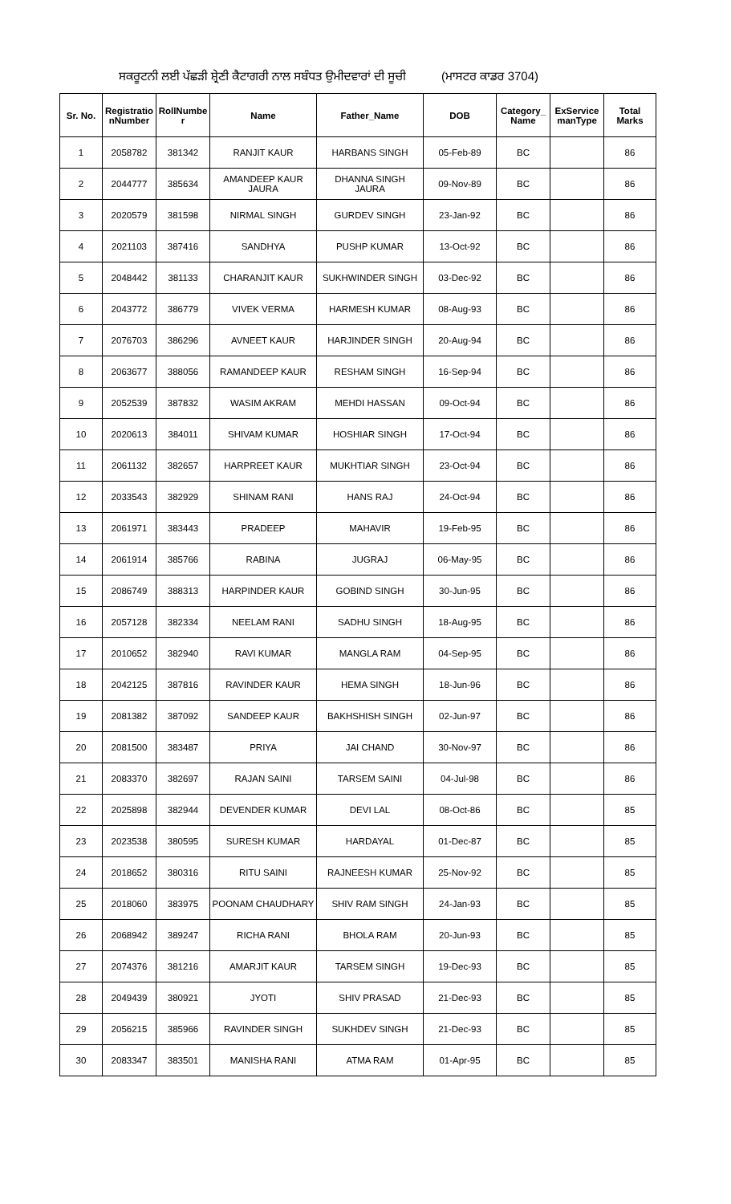ਸਕਰੂਟਨੀ ਲਈ ਪੱਛੜੀ ਸ਼੍ਰੇਣੀ ਕੈਟਾਗਰੀ ਨਾਲ ਸਬੰਧਤ ਉਮੀਦਵਾਰਾਂ ਦੀ ਸੂਚੀ (ਮਾਸਟਰ ਕਾਡਰ 3704)
| Sr. No. | Registratio nNumber | RollNumbe r | Name | Father_Name | DOB | Category_ Name | ExService manType | Total Marks |
| --- | --- | --- | --- | --- | --- | --- | --- | --- |
| 1 | 2058782 | 381342 | RANJIT KAUR | HARBANS SINGH | 05-Feb-89 | BC | | 86 |
| 2 | 2044777 | 385634 | AMANDEEP KAUR JAURA | DHANNA SINGH JAURA | 09-Nov-89 | BC | | 86 |
| 3 | 2020579 | 381598 | NIRMAL SINGH | GURDEV SINGH | 23-Jan-92 | BC | | 86 |
| 4 | 2021103 | 387416 | SANDHYA | PUSHP KUMAR | 13-Oct-92 | BC | | 86 |
| 5 | 2048442 | 381133 | CHARANJIT KAUR | SUKHWINDER SINGH | 03-Dec-92 | BC | | 86 |
| 6 | 2043772 | 386779 | VIVEK VERMA | HARMESH KUMAR | 08-Aug-93 | BC | | 86 |
| 7 | 2076703 | 386296 | AVNEET KAUR | HARJINDER SINGH | 20-Aug-94 | BC | | 86 |
| 8 | 2063677 | 388056 | RAMANDEEP KAUR | RESHAM SINGH | 16-Sep-94 | BC | | 86 |
| 9 | 2052539 | 387832 | WASIM AKRAM | MEHDI HASSAN | 09-Oct-94 | BC | | 86 |
| 10 | 2020613 | 384011 | SHIVAM KUMAR | HOSHIAR SINGH | 17-Oct-94 | BC | | 86 |
| 11 | 2061132 | 382657 | HARPREET KAUR | MUKHTIAR SINGH | 23-Oct-94 | BC | | 86 |
| 12 | 2033543 | 382929 | SHINAM RANI | HANS RAJ | 24-Oct-94 | BC | | 86 |
| 13 | 2061971 | 383443 | PRADEEP | MAHAVIR | 19-Feb-95 | BC | | 86 |
| 14 | 2061914 | 385766 | RABINA | JUGRAJ | 06-May-95 | BC | | 86 |
| 15 | 2086749 | 388313 | HARPINDER KAUR | GOBIND SINGH | 30-Jun-95 | BC | | 86 |
| 16 | 2057128 | 382334 | NEELAM RANI | SADHU SINGH | 18-Aug-95 | BC | | 86 |
| 17 | 2010652 | 382940 | RAVI KUMAR | MANGLA RAM | 04-Sep-95 | BC | | 86 |
| 18 | 2042125 | 387816 | RAVINDER KAUR | HEMA SINGH | 18-Jun-96 | BC | | 86 |
| 19 | 2081382 | 387092 | SANDEEP KAUR | BAKHSHISH SINGH | 02-Jun-97 | BC | | 86 |
| 20 | 2081500 | 383487 | PRIYA | JAI CHAND | 30-Nov-97 | BC | | 86 |
| 21 | 2083370 | 382697 | RAJAN SAINI | TARSEM SAINI | 04-Jul-98 | BC | | 86 |
| 22 | 2025898 | 382944 | DEVENDER KUMAR | DEVI LAL | 08-Oct-86 | BC | | 85 |
| 23 | 2023538 | 380595 | SURESH KUMAR | HARDAYAL | 01-Dec-87 | BC | | 85 |
| 24 | 2018652 | 380316 | RITU SAINI | RAJNEESH KUMAR | 25-Nov-92 | BC | | 85 |
| 25 | 2018060 | 383975 | POONAM CHAUDHARY | SHIV RAM SINGH | 24-Jan-93 | BC | | 85 |
| 26 | 2068942 | 389247 | RICHA RANI | BHOLA RAM | 20-Jun-93 | BC | | 85 |
| 27 | 2074376 | 381216 | AMARJIT KAUR | TARSEM SINGH | 19-Dec-93 | BC | | 85 |
| 28 | 2049439 | 380921 | JYOTI | SHIV PRASAD | 21-Dec-93 | BC | | 85 |
| 29 | 2056215 | 385966 | RAVINDER SINGH | SUKHDEV SINGH | 21-Dec-93 | BC | | 85 |
| 30 | 2083347 | 383501 | MANISHA RANI | ATMA RAM | 01-Apr-95 | BC | | 85 |